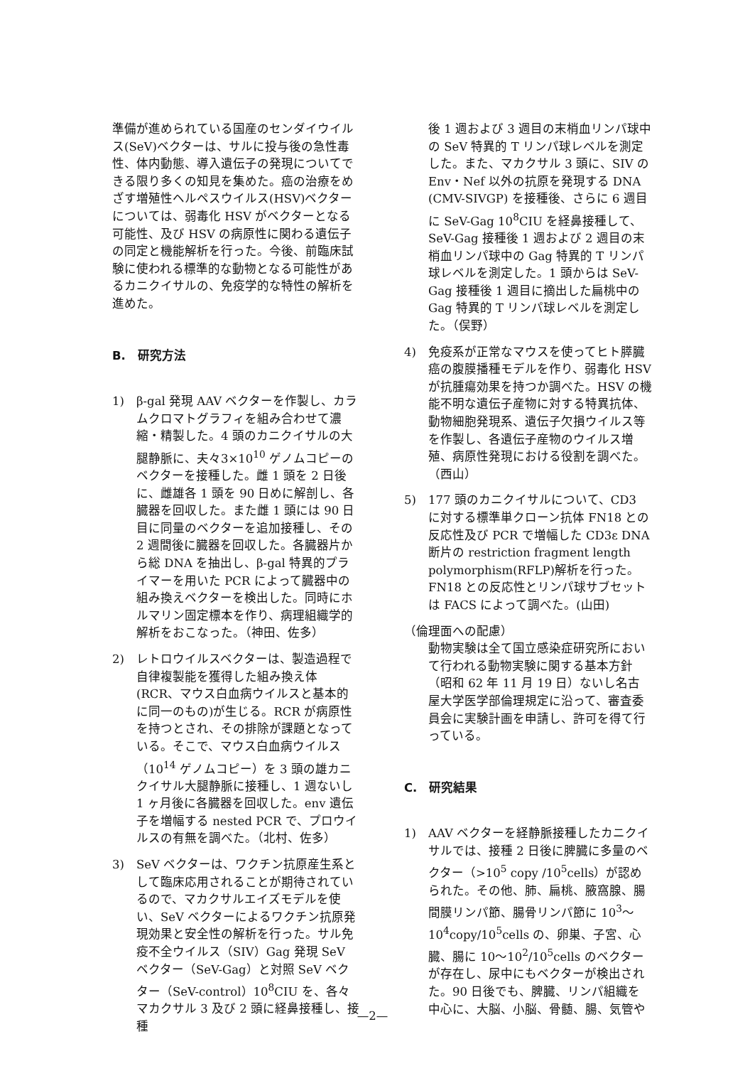準備が進められている国産のセンダイウイルス(SeV)ベクターは、サルに投与後の急性毒性、体内動態、導入遺伝子の発現についてできる限り多くの知見を集めた。癌の治療をめざす増殖性ヘルペスウイルス(HSV)ベクターについては、弱毒化 HSV がベクターとなる可能性、及び HSV の病原性に関わる遺伝子の同定と機能解析を行った。今後、前臨床試験に使われる標準的な動物となる可能性があるカニクイサルの、免疫学的な特性の解析を進めた。
B.　研究方法
1) β-gal 発現 AAV ベクターを作製し、カラムクロマトグラフィを組み合わせて濃縮・精製した。4 頭のカニクイサルの大腿静脈に、夫々3×10<sup>10</sup> ゲノムコピーのベクターを接種した。雌 1 頭を 2 日後に、雌雄各 1 頭を 90 日めに解剖し、各臓器を回収した。また雌 1 頭には 90 日目に同量のベクターを追加接種し、その 2 週間後に臓器を回収した。各臓器片から総 DNA を抽出し、β-gal 特異的プライマーを用いた PCR によって臓器中の組み換えベクターを検出した。同時にホルマリン固定標本を作り、病理組織学的解析をおこなった。（神田、佐多）
2) レトロウイルスベクターは、製造過程で自律複製能を獲得した組み換え体(RCR、マウス白血病ウイルスと基本的に同一のもの)が生じる。RCR が病原性を持つとされ、その排除が課題となっている。そこで、マウス白血病ウイルス（10<sup>14</sup> ゲノムコピー）を 3 頭の雄カニクイサル大腿静脈に接種し、1 週ないし 1 ヶ月後に各臓器を回収した。env 遺伝子を増幅する nested PCR で、プロウイルスの有無を調べた。（北村、佐多）
3) SeV ベクターは、ワクチン抗原産生系として臨床応用されることが期待されているので、マカクサルエイズモデルを使い、SeV ベクターによるワクチン抗原発現効果と安全性の解析を行った。サル免疫不全ウイルス（SIV）Gag 発現 SeV ベクター（SeV-Gag）と対照 SeV ベクター（SeV-control）10<sup>8</sup>CIU を、各々マカクサル 3 及び 2 頭に経鼻接種し、接種
後 1 週および 3 週目の末梢血リンパ球中の SeV 特異的 T リンパ球レベルを測定した。また、マカクサル 3 頭に、SIV の Env・Nef 以外の抗原を発現する DNA (CMV-SIVGP) を接種後、さらに 6 週目に SeV-Gag 10<sup>8</sup>CIU を経鼻接種して、SeV-Gag 接種後 1 週および 2 週目の末梢血リンパ球中の Gag 特異的 T リンパ球レベルを測定した。1 頭からは SeV-Gag 接種後 1 週目に摘出した扁桃中の Gag 特異的 T リンパ球レベルを測定した。（俣野）
4) 免疫系が正常なマウスを使ってヒト膵臓癌の腹膜播種モデルを作り、弱毒化 HSV が抗腫瘍効果を持つか調べた。HSV の機能不明な遺伝子産物に対する特異抗体、動物細胞発現系、遺伝子欠損ウイルス等を作製し、各遺伝子産物のウイルス増殖、病原性発現における役割を調べた。（西山）
5) 177 頭のカニクイサルについて、CD3 に対する標準単クローン抗体 FN18 との反応性及び PCR で増幅した CD3ε DNA 断片の restriction fragment length polymorphism(RFLP)解析を行った。FN18 との反応性とリンパ球サブセットは FACS によって調べた。(山田)
（倫理面への配慮）
動物実験は全て国立感染症研究所において行われる動物実験に関する基本方針（昭和 62 年 11 月 19 日）ないし名古屋大学医学部倫理規定に沿って、審査委員会に実験計画を申請し、許可を得て行っている。
C.　研究結果
1) AAV ベクターを経静脈接種したカニクイサルでは、接種 2 日後に脾臓に多量のベクター（>10<sup>5</sup> copy /10<sup>5</sup>cells）が認められた。その他、肺、扁桃、腋窩腺、腸間膜リンパ節、腸骨リンパ節に 10<sup>3</sup>～10<sup>4</sup>copy/10<sup>5</sup>cells の、卵巣、子宮、心臓、腸に 10～10<sup>2</sup>/10<sup>5</sup>cells のベクターが存在し、尿中にもベクターが検出された。90 日後でも、脾臓、リンパ組織を中心に、大脳、小脳、骨髄、腸、気管や
—2—